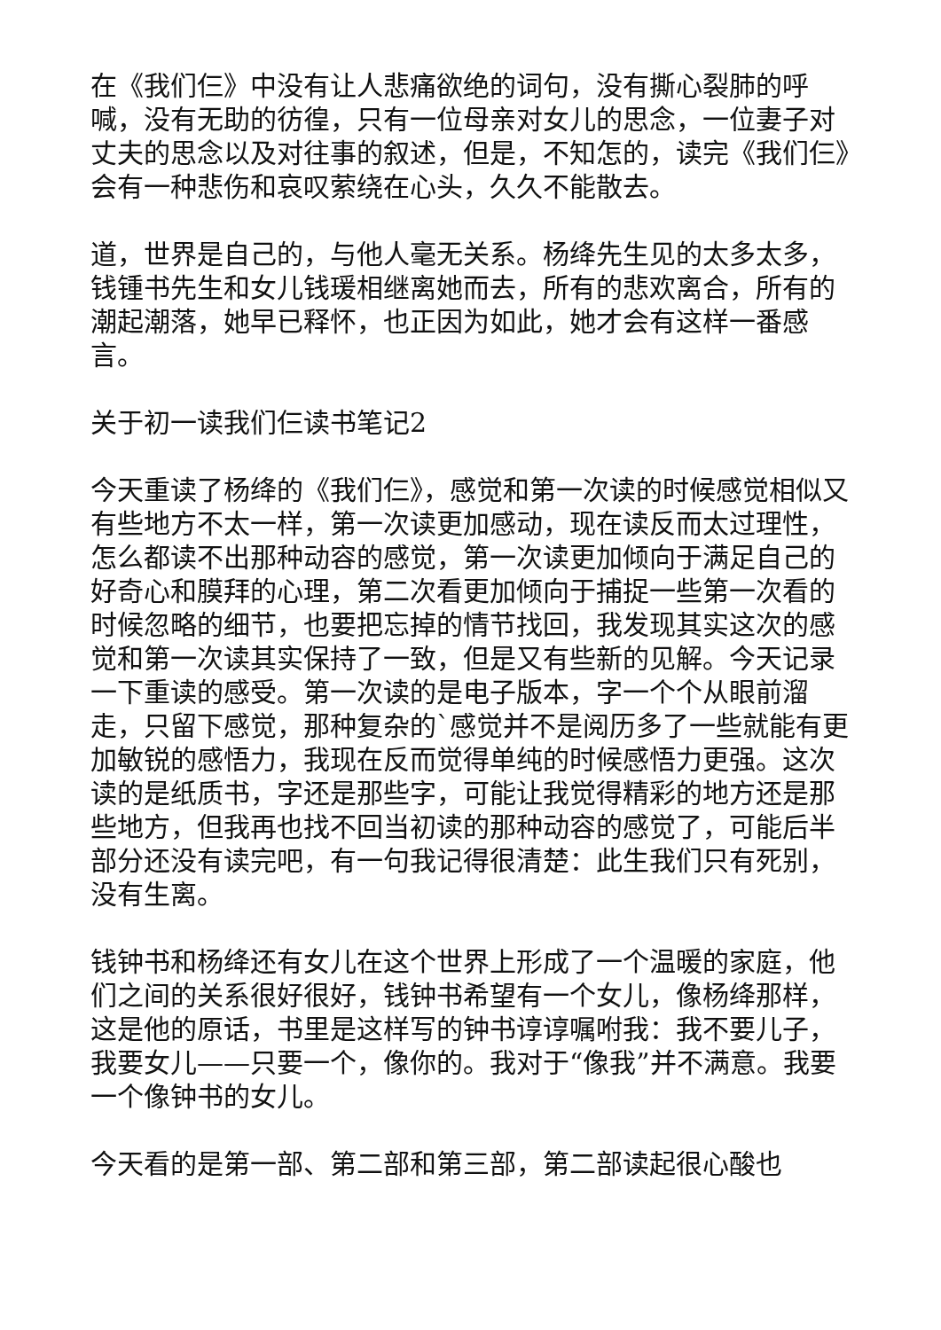在《我们仨》中没有让人悲痛欲绝的词句，没有撕心裂肺的呼喊，没有无助的彷徨，只有一位母亲对女儿的思念，一位妻子对丈夫的思念以及对往事的叙述，但是，不知怎的，读完《我们仨》会有一种悲伤和哀叹萦绕在心头，久久不能散去。
道，世界是自己的，与他人毫无关系。杨绛先生见的太多太多，钱锺书先生和女儿钱瑗相继离她而去，所有的悲欢离合，所有的潮起潮落，她早已释怀，也正因为如此，她才会有这样一番感言。
关于初一读我们仨读书笔记2
今天重读了杨绛的《我们仨》，感觉和第一次读的时候感觉相似又有些地方不太一样，第一次读更加感动，现在读反而太过理性，怎么都读不出那种动容的感觉，第一次读更加倾向于满足自己的好奇心和膜拜的心理，第二次看更加倾向于捕捉一些第一次看的时候忽略的细节，也要把忘掉的情节找回，我发现其实这次的感觉和第一次读其实保持了一致，但是又有些新的见解。今天记录一下重读的感受。第一次读的是电子版本，字一个个从眼前溜走，只留下感觉，那种复杂的`感觉并不是阅历多了一些就能有更加敏锐的感悟力，我现在反而觉得单纯的时候感悟力更强。这次读的是纸质书，字还是那些字，可能让我觉得精彩的地方还是那些地方，但我再也找不回当初读的那种动容的感觉了，可能后半部分还没有读完吧，有一句我记得很清楚：此生我们只有死别，没有生离。
钱钟书和杨绛还有女儿在这个世界上形成了一个温暖的家庭，他们之间的关系很好很好，钱钟书希望有一个女儿，像杨绛那样，这是他的原话，书里是这样写的钟书谆谆嘱咐我：我不要儿子，我要女儿——只要一个，像你的。我对于“像我”并不满意。我要一个像钟书的女儿。
今天看的是第一部、第二部和第三部，第二部读起很心酸也